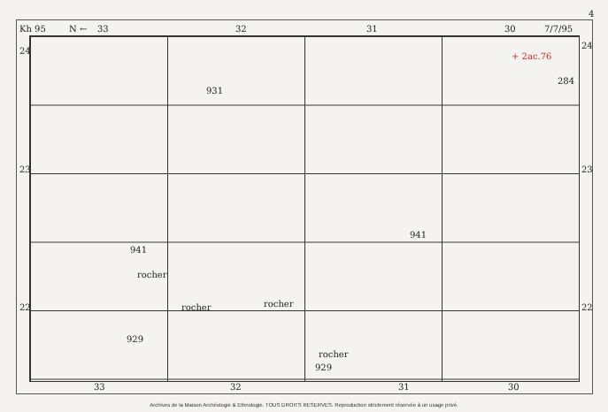Kh 95 N ← 33 32 31 30 7/7/95
4
24
24
23 23
22 22
931
941
941
929
929
rocher
rocher rocher
rocher
+ 2ac.76
284
33 32 31 30
Archives de la Maison Archéologie & Ethnologie. TOUS DROITS RESERVES. Reproduction strictement réservée à un usage privé.